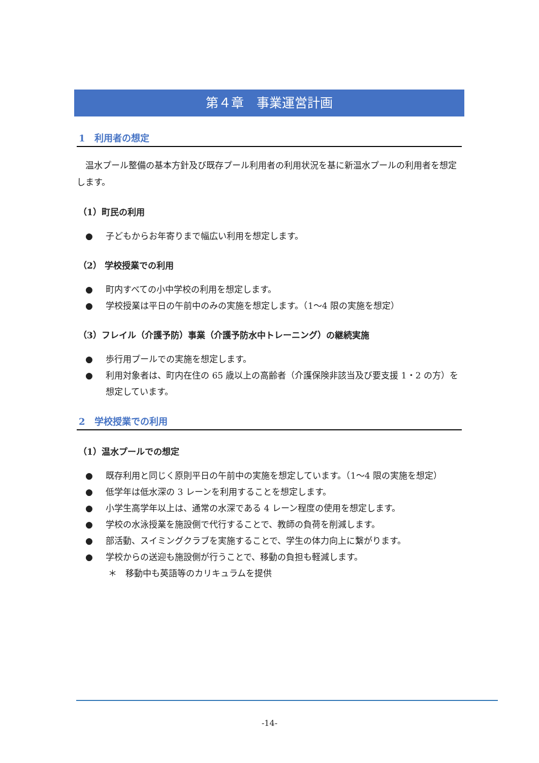第４章　事業運営計画
1　利用者の想定
温水プール整備の基本方針及び既存プール利用者の利用状況を基に新温水プールの利用者を想定します。
（1）町民の利用
● 子どもからお年寄りまで幅広い利用を想定します。
（2） 学校授業での利用
● 町内すべての小中学校の利用を想定します。
● 学校授業は平日の午前中のみの実施を想定します。（1～4 限の実施を想定）
（3）フレイル（介護予防）事業（介護予防水中トレーニング）の継続実施
● 歩行用プールでの実施を想定します。
● 利用対象者は、町内在住の 65 歳以上の高齢者（介護保険非該当及び要支援 1・2 の方）を想定しています。
2　学校授業での利用
（1）温水プールでの想定
● 既存利用と同じく原則平日の午前中の実施を想定しています。（1～4 限の実施を想定）
● 低学年は低水深の 3 レーンを利用することを想定します。
● 小学生高学年以上は、通常の水深である 4 レーン程度の使用を想定します。
● 学校の水泳授業を施設側で代行することで、教師の負荷を削減します。
● 部活動、スイミングクラブを実施することで、学生の体力向上に繋がります。
● 学校からの送迎も施設側が行うことで、移動の負担も軽減します。
＊　移動中も英語等のカリキュラムを提供
-14-